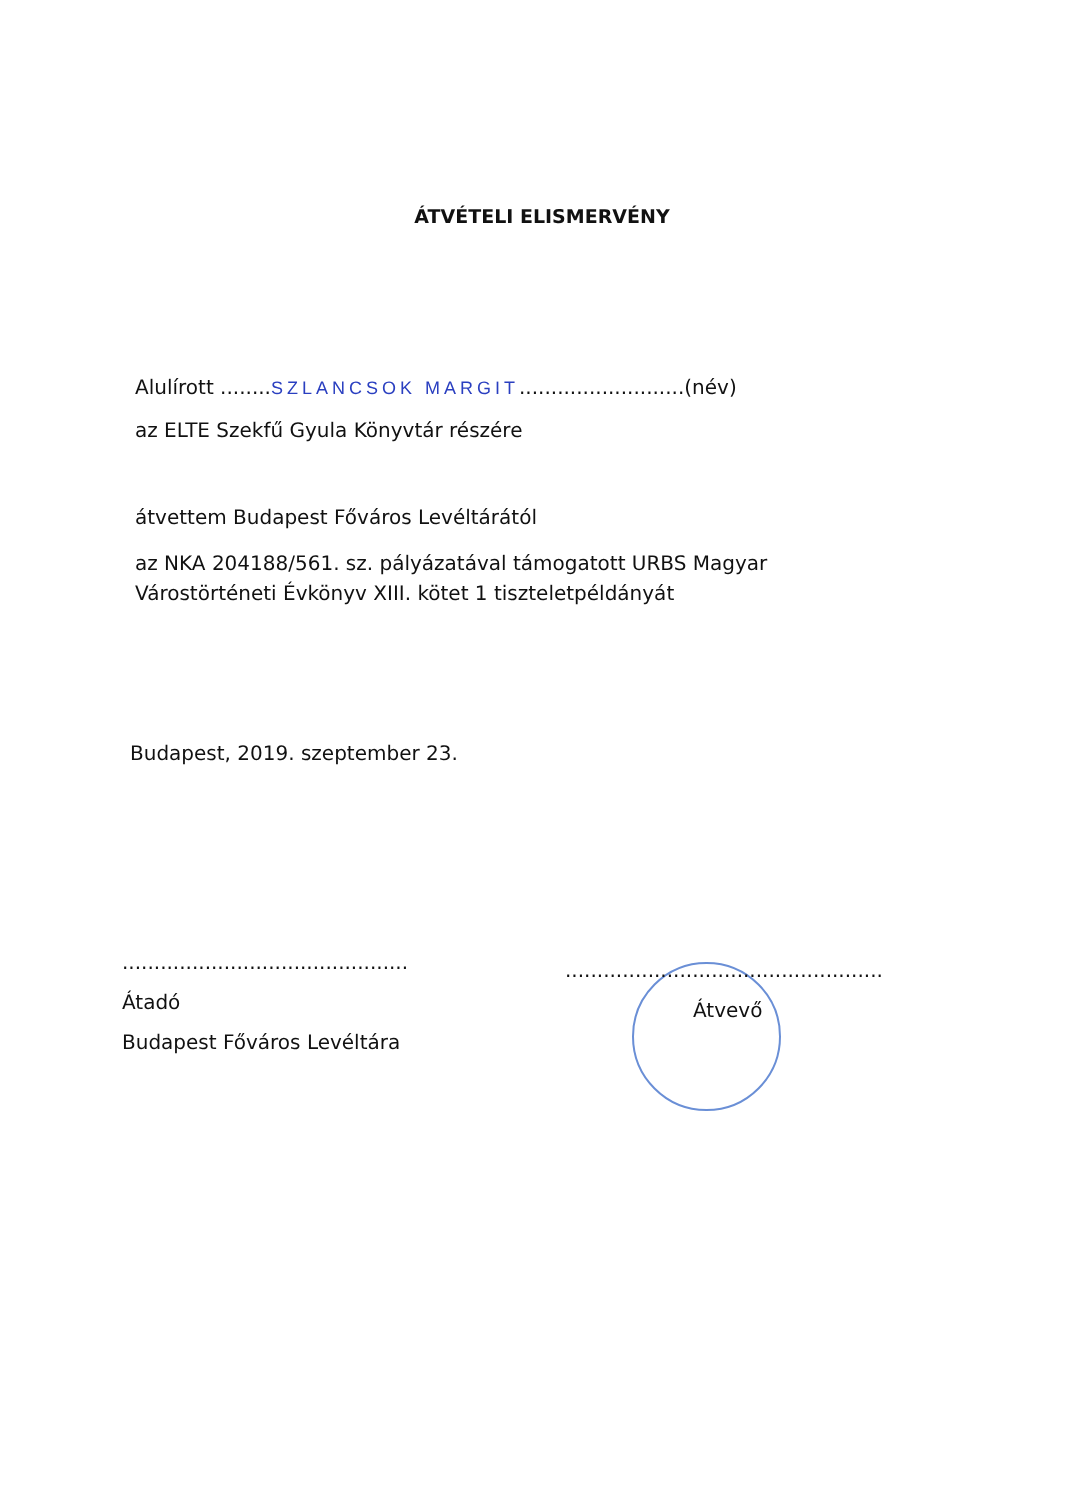ÁTVÉTELI ELISMERVÉNY
Alulírott ........SZLANCSOK MARGIT..........................(név)
az ELTE Szekfű Gyula Könyvtár részére
átvettem Budapest Főváros Levéltárától
az NKA 204188/561. sz. pályázatával támogatott URBS Magyar Várostörténeti Évkönyv XIII. kötet 1 tiszteletpéldányát
Budapest, 2019. szeptember 23.
.............................................
Átadó
Budapest Főváros Levéltára
..................................................
Átvevő